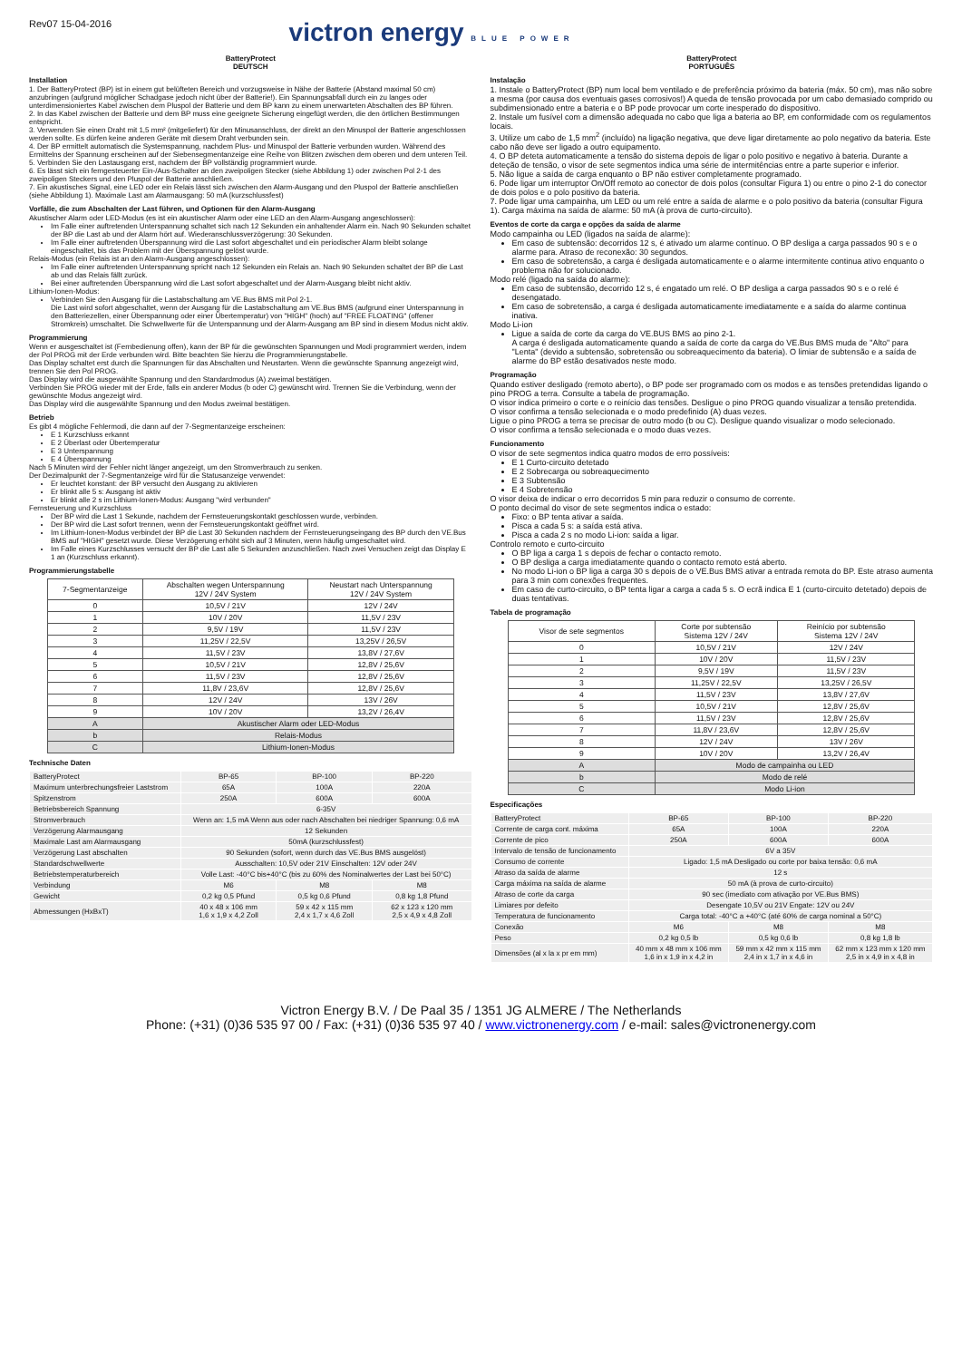Rev07 15-04-2016 victron energy BLUE POWER
BatteryProtect
DEUTSCH
Installation
1. Der BatteryProtect (BP) ist in einem gut belüfteten Bereich und vorzugsweise in Nähe der Batterie (Abstand maximal 50 cm) anzubringen (aufgrund möglicher Schadgase jedoch nicht über der Batterie!). Ein Spannungsabfall durch ein zu langes oder unterdimensioniertes Kabel zwischen dem Pluspol der Batterie und dem BP kann zu einem unerwarteten Abschalten des BP führen.
2. In das Kabel zwischen der Batterie und dem BP muss eine geeignete Sicherung eingefügt werden, die den örtlichen Bestimmungen entspricht.
3. Verwenden Sie einen Draht mit 1,5 mm² (mitgeliefert) für den Minusanschluss, der direkt an den Minuspol der Batterie angeschlossen werden sollte. Es dürfen keine anderen Geräte mit diesem Draht verbunden sein.
4. Der BP ermittelt automatisch die Systemspannung, nachdem Plus- und Minuspol der Batterie verbunden wurden. Während des Ermittelns der Spannung erscheinen auf der Siebensegmentanzeige eine Reihe von Blitzen zwischen dem oberen und dem unteren Teil.
5. Verbinden Sie den Lastausgang erst, nachdem der BP vollständig programmiert wurde.
6. Es lässt sich ein ferngesteuerter Ein-/Aus-Schalter an den zweipoligen Stecker (siehe Abbildung 1) oder zwischen Pol 2-1 des zweipoligen Steckers und den Pluspol der Batterie anschließen.
7. Ein akustisches Signal, eine LED oder ein Relais lässt sich zwischen den Alarm-Ausgang und den Pluspol der Batterie anschließen (siehe Abbildung 1). Maximale Last am Alarmausgang: 50 mA (kurzschlussfest)
Vorfälle, die zum Abschalten der Last führen, und Optionen für den Alarm-Ausgang
Akustischer Alarm oder LED-Modus (es ist ein akustischer Alarm oder eine LED an den Alarm-Ausgang angeschlossen):
Im Falle einer auftretenden Unterspannung schaltet sich nach 12 Sekunden ein anhaltender Alarm ein. Nach 90 Sekunden schaltet der BP die Last ab und der Alarm hört auf. Wiederanschlussverzögerung: 30 Sekunden.
Im Falle einer auftretenden Überspannung wird die Last sofort abgeschaltet und ein periodischer Alarm bleibt solange eingeschaltet, bis das Problem mit der Überspannung gelöst wurde.
Relais-Modus (ein Relais ist an den Alarm-Ausgang angeschlossen):
Im Falle einer auftretenden Unterspannung spricht nach 12 Sekunden ein Relais an. Nach 90 Sekunden schaltet der BP die Last ab und das Relais fällt zurück.
Bei einer auftretenden Überspannung wird die Last sofort abgeschaltet und der Alarm-Ausgang bleibt nicht aktiv.
Lithium-Ionen-Modus:
Verbinden Sie den Ausgang für die Lastabschaltung am VE.Bus BMS mit Pol 2-1.
Die Last wird sofort abgeschaltet, wenn der Ausgang für die Lastabschaltung am VE.Bus BMS (aufgrund einer Unterspannung in den Batteriezellen, einer Überspannung oder einer Übertemperatur) von "HIGH" (hoch) auf "FREE FLOATING" (offener Stromkreis) umschaltet. Die Schwellwerte für die Unterspannung und der Alarm-Ausgang am BP sind in diesem Modus nicht aktiv.
Programmierung
Wenn er ausgeschaltet ist (Fernbedienung offen), kann der BP für die gewünschten Spannungen und Modi programmiert werden, indem der Pol PROG mit der Erde verbunden wird. Bitte beachten Sie hierzu die Programmierungstabelle.
Das Display schaltet erst durch die Spannungen für das Abschalten und Neustarten. Wenn die gewünschte Spannung angezeigt wird, trennen Sie den Pol PROG.
Das Display wird die ausgewählte Spannung und den Standardmodus (A) zweimal bestätigen.
Verbinden Sie PROG wieder mit der Erde, falls ein anderer Modus (b oder C) gewünscht wird. Trennen Sie die Verbindung, wenn der gewünschte Modus angezeigt wird.
Das Display wird die ausgewählte Spannung und den Modus zweimal bestätigen.
Betrieb
Es gibt 4 mögliche Fehlermodi, die dann auf der 7-Segmentanzeige erscheinen:
E 1 Kurzschluss erkannt
E 2 Überlast oder Übertemperatur
E 3 Unterspannung
E 4 Überspannung
Nach 5 Minuten wird der Fehler nicht länger angezeigt, um den Stromverbrauch zu senken.
Der Dezimalpunkt der 7-Segmentanzeige wird für die Statusanzeige verwendet:
Er leuchtet konstant: der BP versucht den Ausgang zu aktivieren
Er blinkt alle 5 s: Ausgang ist aktiv
Er blinkt alle 2 s im Lithium-Ionen-Modus: Ausgang "wird verbunden"
Fernsteuerung und Kurzschluss
Der BP wird die Last 1 Sekunde, nachdem der Fernsteuerungskontakt geschlossen wurde, verbinden.
Der BP wird die Last sofort trennen, wenn der Fernsteuerungskontakt geöffnet wird.
Im Lithium-Ionen-Modus verbindet der BP die Last 30 Sekunden nachdem der Fernsteuerungseingang des BP durch den VE.Bus BMS auf "HIGH" gesetzt wurde. Diese Verzögerung erhöht sich auf 3 Minuten, wenn häufig umgeschaltet wird.
Im Falle eines Kurzschlusses versucht der BP die Last alle 5 Sekunden anzuschließen. Nach zwei Versuchen zeigt das Display E 1 an (Kurzschluss erkannt).
Programmierungstabelle
| 7-Segmentanzeige | Abschalten wegen Unterspannung 12V / 24V System | Neustart nach Unterspannung 12V / 24V System |
| --- | --- | --- |
| 0 | 10,5V / 21V | 12V / 24V |
| 1 | 10V / 20V | 11,5V / 23V |
| 2 | 9,5V / 19V | 11,5V / 23V |
| 3 | 11,25V / 22,5V | 13,25V / 26,5V |
| 4 | 11,5V / 23V | 13,8V / 27,6V |
| 5 | 10,5V / 21V | 12,8V / 25,6V |
| 6 | 11,5V / 23V | 12,8V / 25,6V |
| 7 | 11,8V / 23,6V | 12,8V / 25,6V |
| 8 | 12V / 24V | 13V / 26V |
| 9 | 10V / 20V | 13,2V / 26,4V |
| A | Akustischer Alarm oder LED-Modus | |
| b | Relais-Modus | |
| C | Lithium-Ionen-Modus | |
Technische Daten
| BatteryProtect | BP-65 | BP-100 | BP-220 |
| Maximum unterbrechungsfreier Laststrom | 65A | 100A | 220A |
| Spitzenstrom | 250A | 600A | 600A |
| Betriebsbereich Spannung | 6-35V | | |
| Stromverbrauch | Wenn an: 1,5 mA Wenn aus oder nach Abschalten bei niedriger Spannung: 0,6 mA | | |
| Verzögerung Alarmausgang | 12 Sekunden | | |
| Maximale Last am Alarmausgang | 50mA (kurzschlussfest) | | |
| Verzögerung Last abschalten | 90 Sekunden (sofort, wenn durch das VE.Bus BMS ausgelöst) | | |
| Standardschwellwerte | Ausschalten: 10,5V oder 21V Einschalten: 12V oder 24V | | |
| Betriebstemperaturbereich | Volle Last: -40°C bis+40°C (bis zu 60% des Nominalwertes der Last bei 50°C) | | |
| Verbindung | M6 | M8 | M8 |
| Gewicht | 0,2 kg 0,5 Pfund | 0,5 kg 0,6 Pfund | 0,8 kg 1,8 Pfund |
| Abmessungen (HxBxT) | 40 x 48 x 106 mm 1,6 x 1,9 x 4,2 Zoll | 59 x 42 x 115 mm 2,4 x 1,7 x 4,6 Zoll | 62 x 123 x 120 mm 2,5 x 4,9 x 4,8 Zoll |
BatteryProtect
PORTUGUÊS
Instalação
1. Instale o BatteryProtect (BP) num local bem ventilado e de preferência próximo da bateria (máx. 50 cm), mas não sobre a mesma (por causa dos eventuais gases corrosivos!) A queda de tensão provocada por um cabo demasiado comprido ou subdimensionado entre a bateria e o BP pode provocar um corte inesperado do dispositivo.
2. Instale um fusível com a dimensão adequada no cabo que liga a bateria ao BP, em conformidade com os regulamentos locais.
3. Utilize um cabo de 1,5 mm<sup>2</sup> (incluído) na ligação negativa, que deve ligar diretamente ao polo negativo da bateria. Este cabo não deve ser ligado a outro equipamento.
4. O BP deteta automaticamente a tensão do sistema depois de ligar o polo positivo e negativo à bateria. Durante a deteção de tensão, o visor de sete segmentos indica uma série de intermitências entre a parte superior e inferior.
5. Não ligue a saída de carga enquanto o BP não estiver completamente programado.
6. Pode ligar um interruptor On/Off remoto ao conector de dois polos (consultar Figura 1) ou entre o pino 2-1 do conector de dois polos e o polo positivo da bateria.
7. Pode ligar uma campainha, um LED ou um relé entre a saída de alarme e o polo positivo da bateria (consultar Figura 1). Carga máxima na saída de alarme: 50 mA (à prova de curto-circuito).
Eventos de corte da carga e opções da saída de alarme
Modo campainha ou LED (ligados na saída de alarme):
Em caso de subtensão: decorridos 12 s, é ativado um alarme contínuo. O BP desliga a carga passados 90 s e o alarme para. Atraso de reconexão: 30 segundos.
Em caso de sobretensão, a carga é desligada automaticamente e o alarme intermitente continua ativo enquanto o problema não for solucionado.
Modo relé (ligado na saída do alarme):
Em caso de subtensão, decorrido 12 s, é engatado um relé. O BP desliga a carga passados 90 s e o relé é desengatado.
Em caso de sobretensão, a carga é desligada automaticamente imediatamente e a saída do alarme continua inativa.
Modo Li-ion
Ligue a saída de corte da carga do VE.BUS BMS ao pino 2-1.
A carga é desligada automaticamente quando a saída de corte da carga do VE.Bus BMS muda de "Alto" para "Lenta" (devido a subtensão, sobretensão ou sobreaquecimento da bateria). O limiar de subtensão e a saída de alarme do BP estão desativados neste modo.
Programação
Quando estiver desligado (remoto aberto), o BP pode ser programado com os modos e as tensões pretendidas ligando o pino PROG a terra. Consulte a tabela de programação.
O visor indica primeiro o corte e o reinício das tensões. Desligue o pino PROG quando visualizar a tensão pretendida.
O visor confirma a tensão selecionada e o modo predefinido (A) duas vezes.
Ligue o pino PROG a terra se precisar de outro modo (b ou C). Desligue quando visualizar o modo selecionado.
O visor confirma a tensão selecionada e o modo duas vezes.
Funcionamento
O visor de sete segmentos indica quatro modos de erro possíveis:
E 1 Curto-circuito detetado
E 2 Sobrecarga ou sobreaquecimento
E 3 Subtensão
E 4 Sobretensão
O visor deixa de indicar o erro decorridos 5 min para reduzir o consumo de corrente.
O ponto decimal do visor de sete segmentos indica o estado:
Fixo: o BP tenta ativar a saída.
Pisca a cada 5 s: a saída está ativa.
Pisca a cada 2 s no modo Li-ion: saída a ligar.
Controlo remoto e curto-circuito
O BP liga a carga 1 s depois de fechar o contacto remoto.
O BP desliga a carga imediatamente quando o contacto remoto está aberto.
No modo Li-ion o BP liga a carga 30 s depois de o VE.Bus BMS ativar a entrada remota do BP. Este atraso aumenta para 3 min com conexões frequentes.
Em caso de curto-circuito, o BP tenta ligar a carga a cada 5 s. O ecrã indica E 1 (curto-circuito detetado) depois de duas tentativas.
Tabela de programação
| Visor de sete segmentos | Corte por subtensão Sistema 12V / 24V | Reinício por subtensão Sistema 12V / 24V |
| --- | --- | --- |
| 0 | 10,5V / 21V | 12V / 24V |
| 1 | 10V / 20V | 11,5V / 23V |
| 2 | 9,5V / 19V | 11,5V / 23V |
| 3 | 11,25V / 22,5V | 13,25V / 26,5V |
| 4 | 11,5V / 23V | 13,8V / 27,6V |
| 5 | 10,5V / 21V | 12,8V / 25,6V |
| 6 | 11,5V / 23V | 12,8V / 25,6V |
| 7 | 11,8V / 23,6V | 12,8V / 25,6V |
| 8 | 12V / 24V | 13V / 26V |
| 9 | 10V / 20V | 13,2V / 26,4V |
| A | Modo de campainha ou LED | |
| b | Modo de relé | |
| C | Modo Li-ion | |
Especificações
| BatteryProtect | BP-65 | BP-100 | BP-220 |
| Corrente de carga cont. máxima | 65A | 100A | 220A |
| Corrente de pico | 250A | 600A | 600A |
| Intervalo de tensão de funcionamento | 6V a 35V | | |
| Consumo de corrente | Ligado: 1,5 mA Desligado ou corte por baixa tensão: 0,6 mA | | |
| Atraso da saída de alarme | 12 s | | |
| Carga máxima na saída de alarme | 50 mA (à prova de curto-circuito) | | |
| Atraso de corte da carga | 90 sec (imediato com ativação por VE.Bus BMS) | | |
| Limiares por defeito | Desengate 10,5V ou 21V Engate: 12V ou 24V | | |
| Temperatura de funcionamento | Carga total: -40°C a +40°C (até 60% de carga nominal a 50°C) | | |
| Conexão | M6 | M8 | M8 |
| Peso | 0,2 kg 0,5 lb | 0,5 kg 0,6 lb | 0,8 kg 1,8 lb |
| Dimensões (al x la x pr em mm) | 40 mm x 48 mm x 106 mm 1,6 in x 1,9 in x 4,2 in | 59 mm x 42 mm x 115 mm 2,4 in x 1,7 in x 4,6 in | 62 mm x 123 mm x 120 mm 2,5 in x 4,9 in x 4,8 in |
Victron Energy B.V. / De Paal 35 / 1351 JG ALMERE / The Netherlands
Phone: (+31) (0)36 535 97 00 / Fax: (+31) (0)36 535 97 40 / www.victronenergy.com / e-mail: sales@victronenergy.com